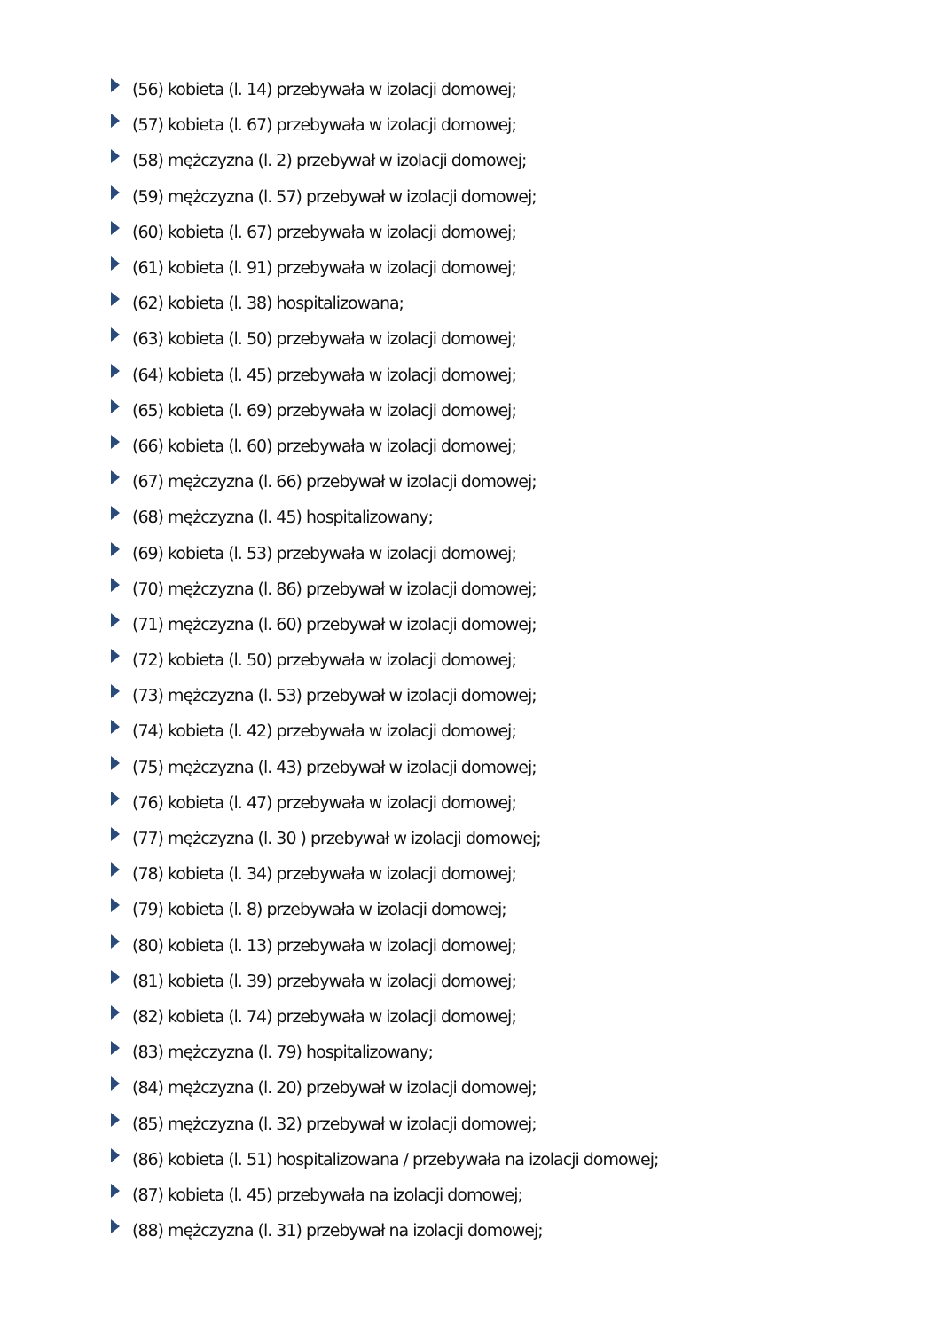(56) kobieta (l. 14) przebywała w izolacji domowej;
(57) kobieta (l. 67) przebywała w izolacji domowej;
(58) mężczyzna (l. 2) przebywał w izolacji domowej;
(59) mężczyzna (l. 57) przebywał w izolacji domowej;
(60) kobieta (l. 67) przebywała w izolacji domowej;
(61) kobieta (l. 91) przebywała w izolacji domowej;
(62) kobieta (l. 38) hospitalizowana;
(63) kobieta (l. 50) przebywała w izolacji domowej;
(64) kobieta (l. 45) przebywała w izolacji domowej;
(65) kobieta (l. 69) przebywała w izolacji domowej;
(66) kobieta (l. 60) przebywała w izolacji domowej;
(67) mężczyzna (l. 66) przebywał w izolacji domowej;
(68) mężczyzna (l. 45) hospitalizowany;
(69) kobieta (l. 53) przebywała w izolacji domowej;
(70) mężczyzna (l. 86) przebywał w izolacji domowej;
(71) mężczyzna (l. 60) przebywał w izolacji domowej;
(72) kobieta (l. 50) przebywała w izolacji domowej;
(73) mężczyzna (l. 53) przebywał w izolacji domowej;
(74) kobieta (l. 42) przebywała w izolacji domowej;
(75) mężczyzna (l. 43) przebywał w izolacji domowej;
(76) kobieta (l. 47) przebywała w izolacji domowej;
(77) mężczyzna (l. 30 ) przebywał w izolacji domowej;
(78) kobieta (l. 34) przebywała w izolacji domowej;
(79) kobieta (l. 8) przebywała w izolacji domowej;
(80) kobieta (l. 13) przebywała w izolacji domowej;
(81) kobieta (l. 39) przebywała w izolacji domowej;
(82) kobieta (l. 74) przebywała w izolacji domowej;
(83) mężczyzna (l. 79) hospitalizowany;
(84) mężczyzna (l. 20) przebywał w izolacji domowej;
(85) mężczyzna (l. 32) przebywał w izolacji domowej;
(86) kobieta (l. 51) hospitalizowana / przebywała na izolacji domowej;
(87) kobieta (l. 45) przebywała na izolacji domowej;
(88) mężczyzna (l. 31) przebywał na izolacji domowej;